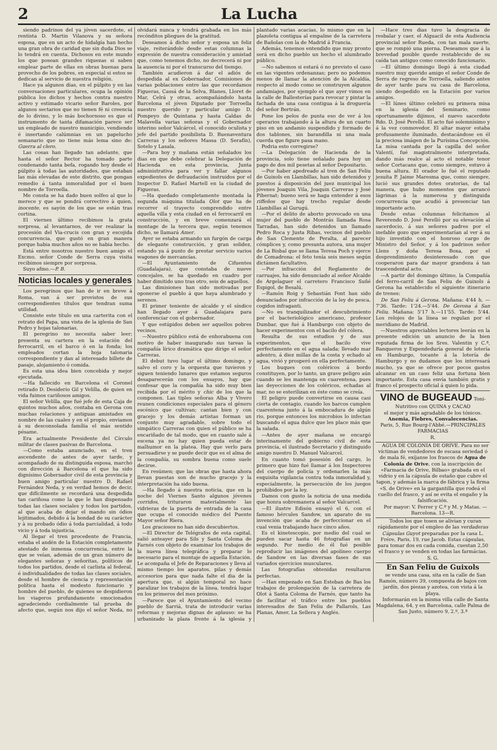2 La Lucha
siendo padrinos del ya jóven sacerdote, el rentista D. Martin Vilanova y su señora esposa, que en un acto de hidalgía han hecho una gran obra de caridad que sin duda Dios se lo tendrá en cuenta. Dichosos en este mundo los que posean grandes riquezas si saben emplear parte de ellas en obras buenas para provecho de los pobres, en especial si estos se dedican al servicio de nuestra religión.
Hace ya algunos dias, en el púlpito y en las conversaciones particulares, ocupa la opinión pública los dichos y hechos contra nuestro activo y estimado vicario señor Baroles, por algunos sectarios que no tienen fé ni creencia de lo divino, y lo más bochornoso es que el instrumento de tanta difamación parece ser un empleado de nuestro municipio, vendiendo é insertando calúmnias en un papelucho semanario que no tiene más lema sino de: Guerra al clero.
Las cosas han llegado tan adelante, que hasta el señor Rector ha tomado parte condenando tanta befa, rogando hoy desde el púlpito à todas las autoridades, que estaban las más elevadas de este distrito, que pongan remedio á tanta inmoralidad por el buen nombre de Torroella.
Me consta se ha dado buen solfeo al que lo merece y que se pondrá correctivo à quien, inocente, es sayón de los que se están tras cortina.
El viernes último recibimos la grata sorpresa, al levantarnos, de ver realizar la procesión del Via-crucis con gran y escojida concurrencia, que gustó en gran manera porque habia muchos años no se habia hecho.
Está entre nosotros nuestro buen amigo el Excmo. señor Conde de Serra cuya visita recibimos siempre por sorpresa.
Suyo afmo.—P. B.
Noticias locales y generales
Los peregrinos que han de ir en breve á Roma, van á ser provistos de sus correspondientes títulos que tendran suma utilidad.
Consiste este título en una carterita con el retrato del Papa, una vista de la iglesia de San Pedro y hojas talonarias.
El peregrino no necesita saber leer; presenta su cartera en la estación del ferrocarril, en el barco ó en la fonda; los empleados cortan la hoja talonaria correspondiente y dan al interesado billete de pasaje, alojamiento ó comida.
Es esta una idea bien concebida y mejor ejecutada.
—Ha fallecido en Barcelona el Coronel retirado D. Desiderio Gil y Velilla, de quien en vida fuimos cariñosos amigos.
El señor Velilla, que fué jefe de esta Caja de quintos muchos años, contaba en Gerona con muchas relaciones y antiguas amistades en nombre de las cuales y en el propio, enviamos á su desconsolada família el más sentido pésame.
Era actualmente Presidente del Círculo militar de clases pasivas de Barcelona.
—Como estaba anunciado, en el tren ascendente de antes de ayer tarde, y acompañado de su distinguida esposa, marchó con dirección á Barcelona el que ha sido dignísimo Gobernador civil de esta provincia y buen amigo particular nuestro D. Rafael Fernández Neda, y en verdad hemos de decir, que difícilmente se recordará una despedida tan cariñosa como la que le han dispensado todas las clases sociales y todos los partidos, al que acaba de dejar el mando sin ódios lejitimados, debido á la bondad de su carácter y à su probado ódio á toda parcialidad, á todo vicio y á toda injusticia.
Al llegar el tren procedente de Francia, estaba el andén de la Estación completamente atestado de inmensa concurrencia, entre la que se veían, además de un gran número de elegantes señoras y señoritas, políticos de todos los partidos, desde el carlista al federal, é individualidades de todas las clases sociales, desde el hombre de ciencia y representación política hasta el modesto funcionario y hombre del pueblo, de quienes se despidieron los viageros profundamente emocionados agradeciendo cordialmente tal prueba de afecto que, según nos dijo el señor Neda, no olvidará nunca y tendrá grabada en los más recónditos pliegues de la gratitud.
Deseamos á dicho señor y esposa un feliz viaje, reiterándole desde estas columnas la expresión de nuestra consideración y amistad que, como tenemos dicho, no decrecerá ni por la ausencia ni por el transcurso del tiempo.
También acudieron á dar el adiós de despedida al ex Gobernador, Comisiones de varias poblaciones entre las que recordamos Figueras, Cassá de la Selva, Blanes, Lloret de Mar, Celrá y otras, acompañándolo hasta Barcelona el jóven Diputado por Torroella nuestro querido y particular amigo D. Pompeyo de Quintana y hasta Caldas de Malavella varias señoras y el Gobernador interino señor Valcárcel, el conocido oculista y jefe del partido posibilista D. Buenaventura Carreras y los señores Massa (D. Serafín), Sotelo y Lasala.
—Para hoy y mañana están señalados los dias en que debe celebrar la Delegación de Hacienda en esta provincia, Junta administrativa para ver y fallar algunos expedientes de defraudación instruidos por el Inspector D. Rafael Martell en la ciudad de Figueras.
—Ha quedado completamente montada la segunda máquina titulada Olot que ha de recorrer el trayecto comprendido entre aquella villa y esta ciudad en el ferrocarril en construcción, y en breve comenzará el montage de la tercera que, según tenemos dicho, se llamará Amer.
Ayer se estaba armando un furgón de carga de elegante construcción, y gran solidez, estando ya á punto de prestar servicio varios wagones de mercancías.
—El Ayuntamiento de Cifuentes (Guadalajara), que constaba de nueve concejales, se ha quedado en cuadro por haber dimitido uno tras otro, seis de aquellos.
Las dimisiones han sido motivadas por oponerse el pueblo á que haya alumbrado y serenos.
El primer teniente de alcalde y el síndico han llegado ayer á Guadalajara para conferenciar con el gobernador.
Y que estúpidos deben ser aquellos pobres vecinos.
—Nuestro público está de enhorabuena con motivo de haber inaugurado sus tareas la compañía lírico dramática que dirige el señor Carreras.
El debut tuvo lugar el último domingo, y salvo el coro y la orquesta que tuvieron y siguen teniendo lunares que estamos seguros desaparecerán con los ensayos, hay que confesar que la compañía ha sido muy bien recibida por el mérito y chic de los que la componen. Las tiples señoras Alba y Vivero reunen condiciones especiales para el género escénico que cultivan; cantan bien y con gracejo y los demás artistas forman un conjunto muy agradable, sobre todo el simpático Carreras con quien el público se ha encariñado de tal modo, que en cuanto sale á escena ya no hay quien pueda estar de malhumor en la platea. Hay que verlo para persuadirse y se puede decir que es el alma de la compañía, su sombra buena como suele decirse.
En resúmen; que las obras que hasta ahora llevan puestas son de mucho gracejo y la interpretación ha sido buena.
—Ha llegado á nuestra noticia, que en la noche del Viernes Santo algunos jóvenes corridos, trituraron materialmente las vidrieras de la puerta de entrada de la casa que ocupa el conocido médico del Puente Mayor señor Riera.
Los graciosos no han sido descubiertos.
—El Director de Telégrafos de esta capital, salió anteayer para Sils y Santa Coloma de Farnés con objeto de examinar los trabajos de la nueva línea telegráfica y preparar lo necesario para el montaje de aquella Estación. Le acompaña el Jefe de Reparaciones y lleva al mismo tiempo los aparatos, pilas y demás accesorios para que nada falte el dia de la apertura que, si algún temporal no hace paralizar los trabajos de la línea, tendrá lugar en los primeros del mes próximo.
—Parece que el Ayuntamiento del vecino pueblo de Sarriá, trata de introducir varias reformas y mejoras dignas de aplauso: se ha urbanizado la plaza frente á la iglesia y plantado varias acacias, lo mismo que en la plazoleta contigua al empalme de la carretera de Bañolas con la de Madrid á Francia.
Además, tenemos entendido que muy pronto será en dicho pueblo un hecho el alumbrado público.
—No sabemos si estará ó no previsto el caso en las vigentes ordenanzas; pero no podemos menos de llamar la atención de la Alcaldía, respecto al modo como se construyen algunos andamiajes, por ejemplo el que ayer vimos en la calle de Ballesterías para revocar y pintar la fachada de una casa contigua á la droguería del señor Bertrán.
Pone los pelos de punta eso de ver á los operarios trabajando á la altura de un cuarto piso en un andamio suspendido y formado de dos tablones, sin barandilla ni una mala cuerda que figure pasa mano.
Podria esto corregirse?
—La Delegación de Hacienda de la provincia, solo tiene señalado para hoy un pago de dos mil pesetas al señor Depositario.
—Por haber apedreado al tren de San Feliu de Guixols en Llambillas, han sido detenidos y puestos á disposición del juez municipal los jóvenes Joaquin Vila, Joaquin Carreras y José Pibernat; bueno será se haga entender á esos riffeños que hay trecho regular desde Llambillas al Gurugú.
—Por el delito de aborto provocado en una mujer del pueblo de Montrás llamada Rosa Tarradas, han sido detenidos un llamado Pedro Roca y Justa Ribas, vecinos del pueblo de San Clemente de Peralta, al parecer cómplices y, como presunta autora, una mujer de La Bisbal que se llama Teresa Poch y ejerce de Comadrona: el feto tenía seis meses según dictámen facultativo.
—Por infracción del Reglamento de carruajes, ha sido denunciado al señor Alcalde de Argelaguer el carretero Francisco Suñé Espigol, de Besalú.
—Ramón Roig y Sebastián Font han sido denunciados por infracción de la ley de pesca, cogidos infraganti.
—No es tranquilizador el descubrimiento por el bacteriológico americano, profesor Dumbar, que fué á Hamburgo con objeto de hacer experimentos con el bacilo del cólera.
Resulta de sus estudios y de sus experimentos, que el bacilo vive perfectamente en el agua salada; llevado mar adentro, á diez millas de la costa y echado al agua, vivió y prosperó en ella perfectamente.
Los buques con coléricos á bordo constituyen, por lo tanto, un grave peligro aún cuando se les mantenga en cuarentena, pues las deyecciones de los coléricos, echadas al mar, no se esterilizan en éste como se creía.
El peligro puede convertirse en causa casi cierta de contagio, cuando los barcos cumplen cuarentena junto á la embocadura de algún rio, porque entonces los microbios lo infectan buscando el agua dulce que les place más que la salada.
—Antes de ayer mañana se encargó interinamente del gobierno civil de esta provincia, el ilustrado Secretario y distinguido amigo nuestro D. Manuel Valcarcel.
En cuanto tomó posesión del cargo, lo primero que hizo fué llamar á los Inspectores del cuerpo de policía y ordenarles la más esquisita vigilancia contra toda inmoralidad y, especialmente, la persecución de los juegos prohibidos por la ley.
Damos con gusto la noticia de una medida que honra sobremanera al señor Valcarcel.
—El ilustre Edisón ensayó el 6, con el famoso hércules Sandow, un aparato de su invención que acaba de perfeccionar en el cual venia trabajando hace cinco años.
Es el kinetescopio, por medio del cual se pueden sacar hasta 46 fotografías en un segundo. Por medio de él fué posible reproducir las imágenes del apolíneo cuerpo de Sandow en las diversas fases de sus variados ejercicios musculares.
Las fotografías obtenidas resultaron perfectas.
—Han empezado en San Esteban de Bas los trabajos de prolongación de la carretera de Olot á Santa Coloma de Farnés, que tanto ha de facilitar el tráfico entre los pueblos interesados de San Feliu de Pallarols, Las Planas, Amer, La Sellera y Anglés.
—Hace tres dias tuvo la desgracia de resbalar y caer, el Alguacil de esta Audiencia provincial señor Rueda, con tan mala suerte, que se rompió una pierna. Deseamos que á la brevedad posible quede restablecido de su caída tan antiguo como conocido funcionario.
—El último domingo llegó á esta ciudad nuestro muy querido amigo el señor Conde de Serra de regreso de Torroella, saliendo antes de ayer tarde para su casa de Barcelona, siendo despedido en la Estación por varios amigos.
—El lúnes último celebró su primera misa en la iglesia del Seminario, como oportunamente dijimos, el nuevo sacerdote Rdo. D. José Perelló. El acto fué solemnísimo y á la vez conmovedor. El altar mayor estaba profusamente iluminado, destacándose en él la preciosa imágen de la Purísima Concepción. La misa cantada por la capilla del señor Valentí, fué magistralmente interpretada, dando más realce al acto el notable tenor señor Cortacans que, como siempre, estuvo á buena altura. El orador lo fué el reputado jesuíta P. Jaime Maresma que, como siempre, lució sus grandes dotes oratorias, de tal manera, que hubo momentos que arrancó lágrimas á la numerosa y distinguida concurrencia que acudió á presenciar tan importante acto.
Desde estas columnas felicitamos al Reverendo D. José Perelló por su elevación al sacerdocio, á sus señores padres por el inefable gozo que experimentarían al ver á su hijo investido con el honroso cargo de Ministro del Señor, y á los padrinos señor Llens y doña Teresa Boxa, por el desprendimiento desinteresado con que cooperaron para dar mayor grandeza á tan trascendental acto.
—A partir del domingo último, la Compañía del ferro-carril de San Feliu de Guixols á Gerona ha establecido el siguiente itinerario de trenes:
De San Feliu á Gerona. Mañana: 4'44 h. —7'36. Tarde: 1'24.—5'44. De Gerona á San Feliu. Mañana: 5'17 h.—11'55. Tarde: 5'44. Los relojes de la línea se regulan por el meridiano de Madrid.
—Nuestros apreciables lectores leerán en la presente edición un anuncio de la bien reputada firma de los Sres. Valentin y C.ª, Banqueros y Expendeduría general de lotería en Hamburgo, tocante á la lotería de Hamburgo y no dudamos que los interesará mucho, ya que se ofrece por pocos gastos alcanzar en un caso feliz una fortuna bien importante. Esta casa envía también gratis y franco el prospecto oficial á quien lo pida.
VINO de BUGEAUD Toni-Nutritivo con QUINA y CACAO
el mejor y más agradable de los tónicos.
Anemia, Fiebres, Convalecencias.
Paris, 5, Rue Bourg-l'Abbé.—PRINCIPALES FARMACIAS
R.
AGUA DE COLONIA DE ORIVE. Para no ser víctimas de vendedores de escasa seriedad ó de mala fé, exíjanse los frascos de Agua de Colonia de Orive, con la inscripción de «Farmacia de Orive, Bilbao» grabada en el vidrio y en la cápsula de estaño que cubre el tapon, y además la marca de fábrica y la firma «S. de Orive» en la gargantilla que rodeá el cuello del frasco, y así se evita el engaño y la falsificación.
Por mayor: V. Ferrer y C.ª y M. y Matas. —Barcelona. 13—R.
Todos los que tosen se alivian y curan rápidamente por el empleo de las verdaderas Cápsulas Guyot preparadas por la casa L. Frére, Paris, 19, rue Jacob. Estas cápsulas, para tomar dos en cada comida, cuestan 2,50 el frasco y se venden en todas las farmácias. S. G.
En San Feliu de Guixols
se vende una casa, sita en la calle de San Ramón, número 39, compuesta de bajos con jardín, dos piezas y azotea, con vista á la playa.
Informarán en la misma villa calle de Santa Magdalena, 64, y en Barcelona, calle Palma de San Justo, número 9, 2.º, 3.ª